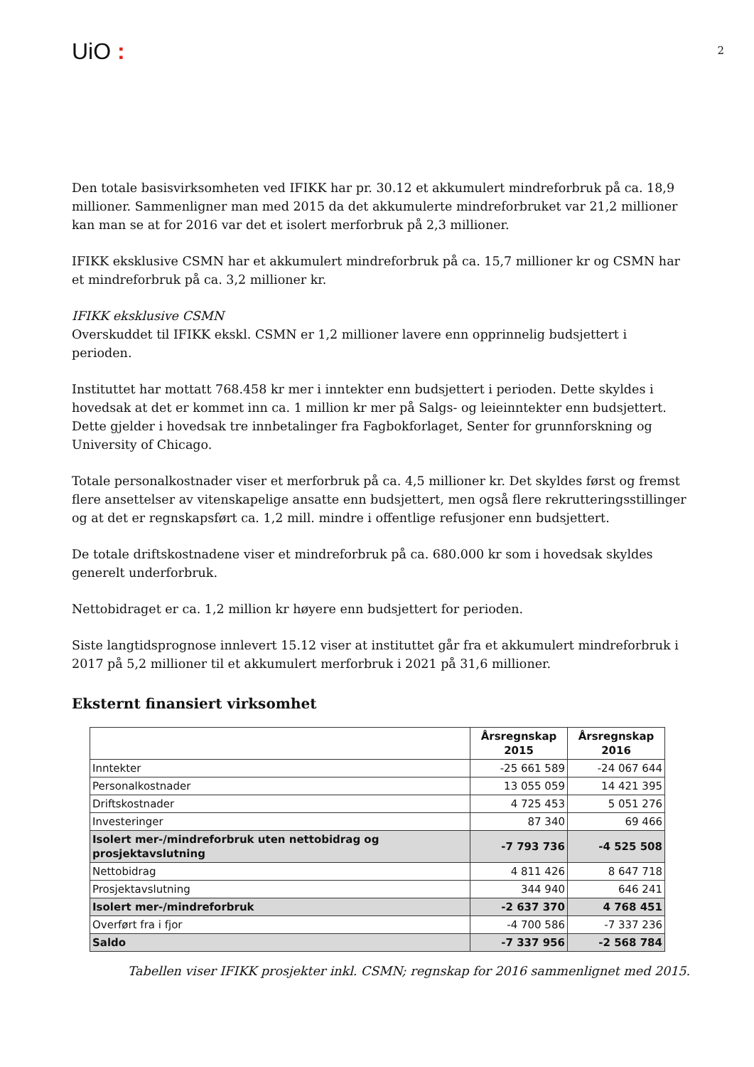UiO :
2
Den totale basisvirksomheten ved IFIKK har pr. 30.12 et akkumulert mindreforbruk på ca. 18,9 millioner. Sammenligner man med 2015 da det akkumulerte mindreforbruket var 21,2 millioner kan man se at for 2016 var det et isolert merforbruk på 2,3 millioner.
IFIKK eksklusive CSMN har et akkumulert mindreforbruk på ca. 15,7 millioner kr og CSMN har et mindreforbruk på ca. 3,2 millioner kr.
IFIKK eksklusive CSMN
Overskuddet til IFIKK ekskl. CSMN er 1,2 millioner lavere enn opprinnelig budsjettert i perioden.
Instituttet har mottatt 768.458 kr mer i inntekter enn budsjettert i perioden. Dette skyldes i hovedsak at det er kommet inn ca. 1 million kr mer på Salgs- og leieinntekter enn budsjettert. Dette gjelder i hovedsak tre innbetalinger fra Fagbokforlaget, Senter for grunnforskning og University of Chicago.
Totale personalkostnader viser et merforbruk på ca. 4,5 millioner kr. Det skyldes først og fremst flere ansettelser av vitenskapelige ansatte enn budsjettert, men også flere rekrutteringsstillinger og at det er regnskapsført ca. 1,2 mill. mindre i offentlige refusjoner enn budsjettert.
De totale driftskostnadene viser et mindreforbruk på ca. 680.000 kr som i hovedsak skyldes generelt underforbruk.
Nettobidraget er ca. 1,2 million kr høyere enn budsjettert for perioden.
Siste langtidsprognose innlevert 15.12 viser at instituttet går fra et akkumulert mindreforbruk i 2017 på 5,2 millioner til et akkumulert merforbruk i 2021 på 31,6 millioner.
Eksternt finansiert virksomhet
| | Årsregnskap 2015 | Årsregnskap 2016 |
| --- | --- | --- |
| Inntekter | -25 661 589 | -24 067 644 |
| Personalkostnader | 13 055 059 | 14 421 395 |
| Driftskostnader | 4 725 453 | 5 051 276 |
| Investeringer | 87 340 | 69 466 |
| Isolert mer-/mindreforbruk uten nettobidrag og prosjektavslutning | -7 793 736 | -4 525 508 |
| Nettobidrag | 4 811 426 | 8 647 718 |
| Prosjektavslutning | 344 940 | 646 241 |
| Isolert mer-/mindreforbruk | -2 637 370 | 4 768 451 |
| Overført fra i fjor | -4 700 586 | -7 337 236 |
| Saldo | -7 337 956 | -2 568 784 |
Tabellen viser IFIKK prosjekter inkl. CSMN; regnskap for 2016 sammenlignet med 2015.